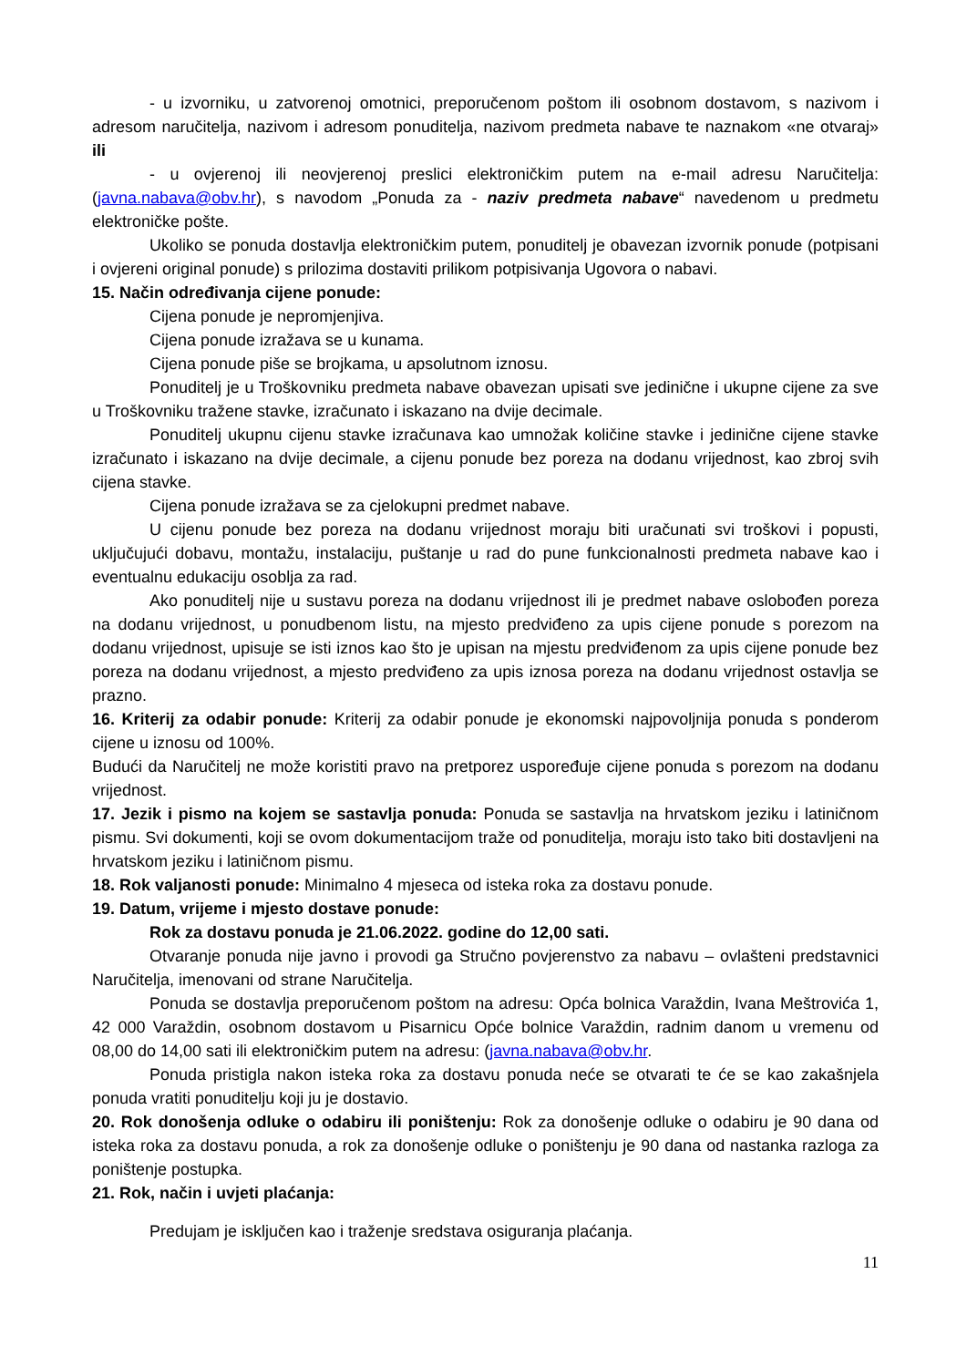- u izvorniku, u zatvorenoj omotnici, preporučenom poštom ili osobnom dostavom, s nazivom i adresom naručitelja, nazivom i adresom ponuditelja, nazivom predmeta nabave te naznakom «ne otvaraj» ili
- u ovjerenoj ili neovjerenoj preslici elektroničkim putem na e-mail adresu Naručitelja: (javna.nabava@obv.hr), s navodom „Ponuda za - naziv predmeta nabave“ navedenom u predmetu elektroničke pošte.
Ukoliko se ponuda dostavlja elektroničkim putem, ponuditelj je obavezan izvornik ponude (potpisani i ovjereni original ponude) s prilozima dostaviti prilikom potpisivanja Ugovora o nabavi.
15. Način određivanja cijene ponude:
Cijena ponude je nepromjenjiva.
Cijena ponude izražava se u kunama.
Cijena ponude piše se brojkama, u apsolutnom iznosu.
Ponuditelj je u Troškovniku predmeta nabave obavezan upisati sve jedinične i ukupne cijene za sve u Troškovniku tražene stavke, izračunato i iskazano na dvije decimale.
Ponuditelj ukupnu cijenu stavke izračunava kao umnožak količine stavke i jedinične cijene stavke izračunato i iskazano na dvije decimale, a cijenu ponude bez poreza na dodanu vrijednost, kao zbroj svih cijena stavke.
Cijena ponude izražava se za cjelokupni predmet nabave.
U cijenu ponude bez poreza na dodanu vrijednost moraju biti uračunati svi troškovi i popusti, uključujući dobavu, montažu, instalaciju, puštanje u rad do pune funkcionalnosti predmeta nabave kao i eventualnu edukaciju osoblja za rad.
Ako ponuditelj nije u sustavu poreza na dodanu vrijednost ili je predmet nabave oslobođen poreza na dodanu vrijednost, u ponudbenom listu, na mjesto predviđeno za upis cijene ponude s porezom na dodanu vrijednost, upisuje se isti iznos kao što je upisan na mjestu predviđenom za upis cijene ponude bez poreza na dodanu vrijednost, a mjesto predviđeno za upis iznosa poreza na dodanu vrijednost ostavlja se prazno.
16. Kriterij za odabir ponude: Kriterij za odabir ponude je ekonomski najpovoljnija ponuda s ponderom cijene u iznosu od 100%.
Budući da Naručitelj ne može koristiti pravo na pretporez uspoređuje cijene ponuda s porezom na dodanu vrijednost.
17. Jezik i pismo na kojem se sastavlja ponuda: Ponuda se sastavlja na hrvatskom jeziku i latiničnom pismu. Svi dokumenti, koji se ovom dokumentacijom traže od ponuditelja, moraju isto tako biti dostavljeni na hrvatskom jeziku i latiničnom pismu.
18. Rok valjanosti ponude: Minimalno 4 mjeseca od isteka roka za dostavu ponude.
19. Datum, vrijeme i mjesto dostave ponude:
Rok za dostavu ponuda je 21.06.2022. godine do 12,00 sati.
Otvaranje ponuda nije javno i provodi ga Stručno povjerenstvo za nabavu – ovlašteni predstavnici Naručitelja, imenovani od strane Naručitelja.
Ponuda se dostavlja preporučenom poštom na adresu: Opća bolnica Varaždin, Ivana Meštrovića 1, 42 000 Varaždin, osobnom dostavom u Pisarnicu Opće bolnice Varaždin, radnim danom u vremenu od 08,00 do 14,00 sati ili elektroničkim putem na adresu: (javna.nabava@obv.hr.
Ponuda pristigla nakon isteka roka za dostavu ponuda neće se otvarati te će se kao zakašnjela ponuda vratiti ponuditelju koji ju je dostavio.
20. Rok donošenja odluke o odabiru ili poništenju: Rok za donošenje odluke o odabiru je 90 dana od isteka roka za dostavu ponuda, a rok za donošenje odluke o poništenju je 90 dana od nastanka razloga za poništenje postupka.
21. Rok, način i uvjeti plaćanja:
Predujam je isključen kao i traženje sredstava osiguranja plaćanja.
11